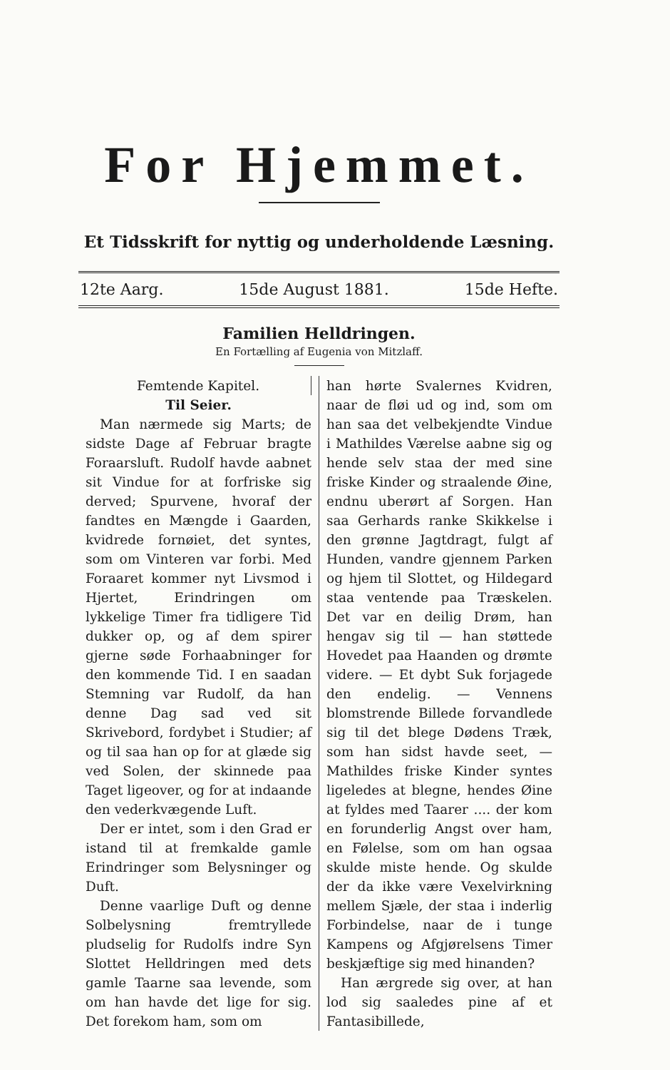For Hjemmet.
Et Tidsskrift for nyttig og underholdende Læsning.
12te Aarg. 15de August 1881. 15de Hefte.
Familien Helldringen.
En Fortælling af Eugenia von Mitzlaff.
Femtende Kapitel.
Til Seier.
Man nærmede sig Marts; de sidste Dage af Februar bragte Foraarsluft. Rudolf havde aabnet sit Vindue for at forfriske sig derved; Spurvene, hvoraf der fandtes en Mængde i Gaarden, kvidrede fornøiet, det syntes, som om Vinteren var forbi. Med Foraaret kommer nyt Livsmod i Hjertet, Erindringen om lykkelige Timer fra tidligere Tid dukker op, og af dem spirer gjerne søde Forhaabninger for den kommende Tid. I en saadan Stemning var Rudolf, da han denne Dag sad ved sit Skrivebord, fordybet i Studier; af og til saa han op for at glæde sig ved Solen, der skinnede paa Taget ligeover, og for at indaande den vederkvægende Luft.
Der er intet, som i den Grad er istand til at fremkalde gamle Erindringer som Belysninger og Duft.
Denne vaarlige Duft og denne Solbelysning fremtryllede pludselig for Rudolfs indre Syn Slottet Helldringen med dets gamle Taarne saa levende, som om han havde det lige for sig. Det forekom ham, som om
han hørte Svalernes Kvidren, naar de fløi ud og ind, som om han saa det velbekjendte Vindue i Mathildes Værelse aabne sig og hende selv staa der med sine friske Kinder og straalende Øine, endnu uberørt af Sorgen. Han saa Gerhards ranke Skikkelse i den grønne Jagtdragt, fulgt af Hunden, vandre gjennem Parken og hjem til Slottet, og Hildegard staa ventende paa Træskelen. Det var en deilig Drøm, han hengav sig til — han støttede Hovedet paa Haanden og drømte videre. — Et dybt Suk forjagede den endelig. — Vennens blomstrende Billede forvandlede sig til det blege Dødens Træk, som han sidst havde seet, — Mathildes friske Kinder syntes ligeledes at blegne, hendes Øine at fyldes med Taarer .... der kom en forunderlig Angst over ham, en Følelse, som om han ogsaa skulde miste hende. Og skulde der da ikke være Vexelvirkning mellem Sjæle, der staa i inderlig Forbindelse, naar de i tunge Kampens og Afgjørelsens Timer beskjæftige sig med hinanden?
Han ærgrede sig over, at han lod sig saaledes pine af et Fantasibillede,